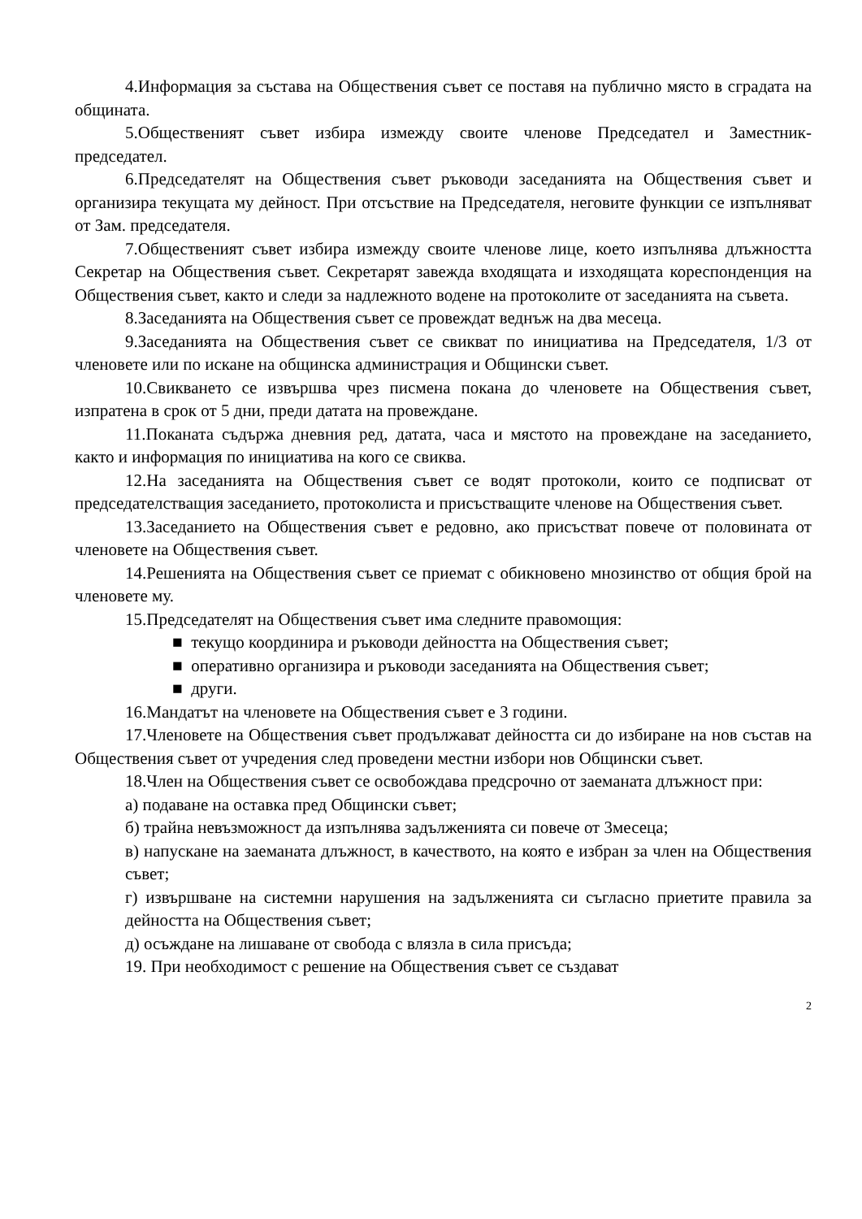4.Информация за състава на Обществения съвет се поставя на публично място в сградата на общината.
5.Общественият съвет избира измежду своите членове Председател и Заместник- председател.
6.Председателят на Обществения съвет ръководи заседанията на Обществения съвет и организира текущата му дейност. При отсъствие на Председателя, неговите функции се изпълняват от Зам. председателя.
7.Общественият съвет избира измежду своите членове лице, което изпълнява длъжността Секретар на Обществения съвет. Секретарят завежда входящата и изходящата кореспонденция на Обществения съвет, както и следи за надлежното водене на протоколите от заседанията на съвета.
8.Заседанията на Обществения съвет се провеждат веднъж на два месеца.
9.Заседанията на Обществения съвет се свикват по инициатива на Председателя, 1/3 от членовете или по искане на общинска администрация и Общински съвет.
10.Свикването се извършва чрез писмена покана до членовете на Обществения съвет, изпратена в срок от 5 дни, преди датата на провеждане.
11.Поканата съдържа дневния ред, датата, часа и мястото на провеждане на заседанието, както и информация по инициатива на кого се свиква.
12.На заседанията на Обществения съвет се водят протоколи, които се подписват от председателстващия заседанието, протоколиста и присъстващите членове на Обществения съвет.
13.Заседанието на Обществения съвет е редовно, ако присъстват повече от половината от членовете на Обществения съвет.
14.Решенията на Обществения съвет се приемат с обикновено мнозинство от общия брой на членовете му.
15.Председателят на Обществения съвет има следните правомощия:
■ текущо координира и ръководи дейността на Обществения съвет;
■ оперативно организира и ръководи заседанията на Обществения съвет;
■ други.
16.Мандатът на членовете на Обществения съвет е 3 години.
17.Членовете на Обществения съвет продължават дейността си до избиране на нов състав на Обществения съвет от учредения след проведени местни избори нов Общински съвет.
18.Член на Обществения съвет се освобождава предсрочно от заеманата длъжност при:
а) подаване на оставка пред Общински съвет;
б) трайна невъзможност да изпълнява задълженията си повече от 3месеца;
в) напускане на заеманата длъжност, в качеството, на която е избран за член на Обществения съвет;
г) извършване на системни нарушения на задълженията си съгласно приетите правила за дейността на Обществения съвет;
д) осъждане на лишаване от свобода с влязла в сила присъда;
19. При необходимост с решение на Обществения съвет се създават
2